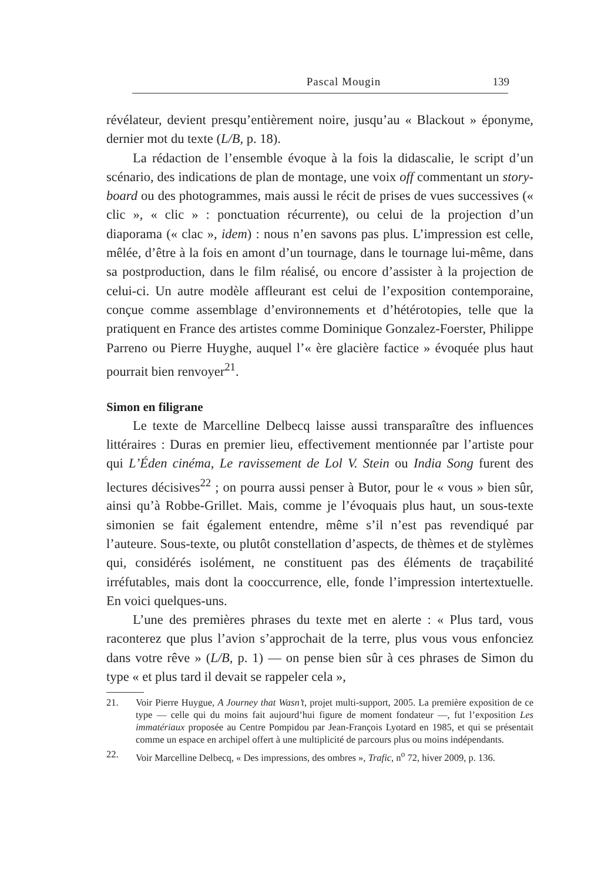Pascal Mougin
139
révélateur, devient presqu’entièrement noire, jusqu’au « Blackout » éponyme, dernier mot du texte (L/B, p. 18).
La rédaction de l’ensemble évoque à la fois la didascalie, le script d’un scénario, des indications de plan de montage, une voix off commentant un story-board ou des photogrammes, mais aussi le récit de prises de vues successives (« clic », « clic » : ponctuation récurrente), ou celui de la projection d’un diaporama (« clac », idem) : nous n’en savons pas plus. L’impression est celle, mêlée, d’être à la fois en amont d’un tournage, dans le tournage lui-même, dans sa postproduction, dans le film réalisé, ou encore d’assister à la projection de celui-ci. Un autre modèle affleurant est celui de l’exposition contemporaine, conçue comme assemblage d’environnements et d’hétérotopies, telle que la pratiquent en France des artistes comme Dominique Gonzalez-Foerster, Philippe Parreno ou Pierre Huyghe, auquel l’« ère glacière factice » évoquée plus haut pourrait bien renvoyer<sup>21</sup>.
Simon en filigrane
Le texte de Marcelline Delbecq laisse aussi transparaître des influences littéraires : Duras en premier lieu, effectivement mentionnée par l’artiste pour qui L’Éden cinéma, Le ravissement de Lol V. Stein ou India Song furent des lectures décisives<sup>22</sup> ; on pourra aussi penser à Butor, pour le « vous » bien sûr, ainsi qu’à Robbe-Grillet. Mais, comme je l’évoquais plus haut, un sous-texte simonien se fait également entendre, même s’il n’est pas revendiqué par l’auteure. Sous-texte, ou plutôt constellation d’aspects, de thèmes et de stylèmes qui, considérés isolément, ne constituent pas des éléments de traçabilité irréfutables, mais dont la cooccurrence, elle, fonde l’impression intertextuelle. En voici quelques-uns.
L’une des premières phrases du texte met en alerte : « Plus tard, vous raconterez que plus l’avion s’approchait de la terre, plus vous vous enfonciez dans votre rêve » (L/B, p. 1) — on pense bien sûr à ces phrases de Simon du type « et plus tard il devait se rappeler cela »,
21. Voir Pierre Huygue, A Journey that Wasn’t, projet multi-support, 2005. La première exposition de ce type — celle qui du moins fait aujourd’hui figure de moment fondateur —, fut l’exposition Les immatériaux proposée au Centre Pompidou par Jean-François Lyotard en 1985, et qui se présentait comme un espace en archipel offert à une multiplicité de parcours plus ou moins indépendants.
22. Voir Marcelline Delbecq, « Des impressions, des ombres », Trafic, n<sup>o</sup> 72, hiver 2009, p. 136.